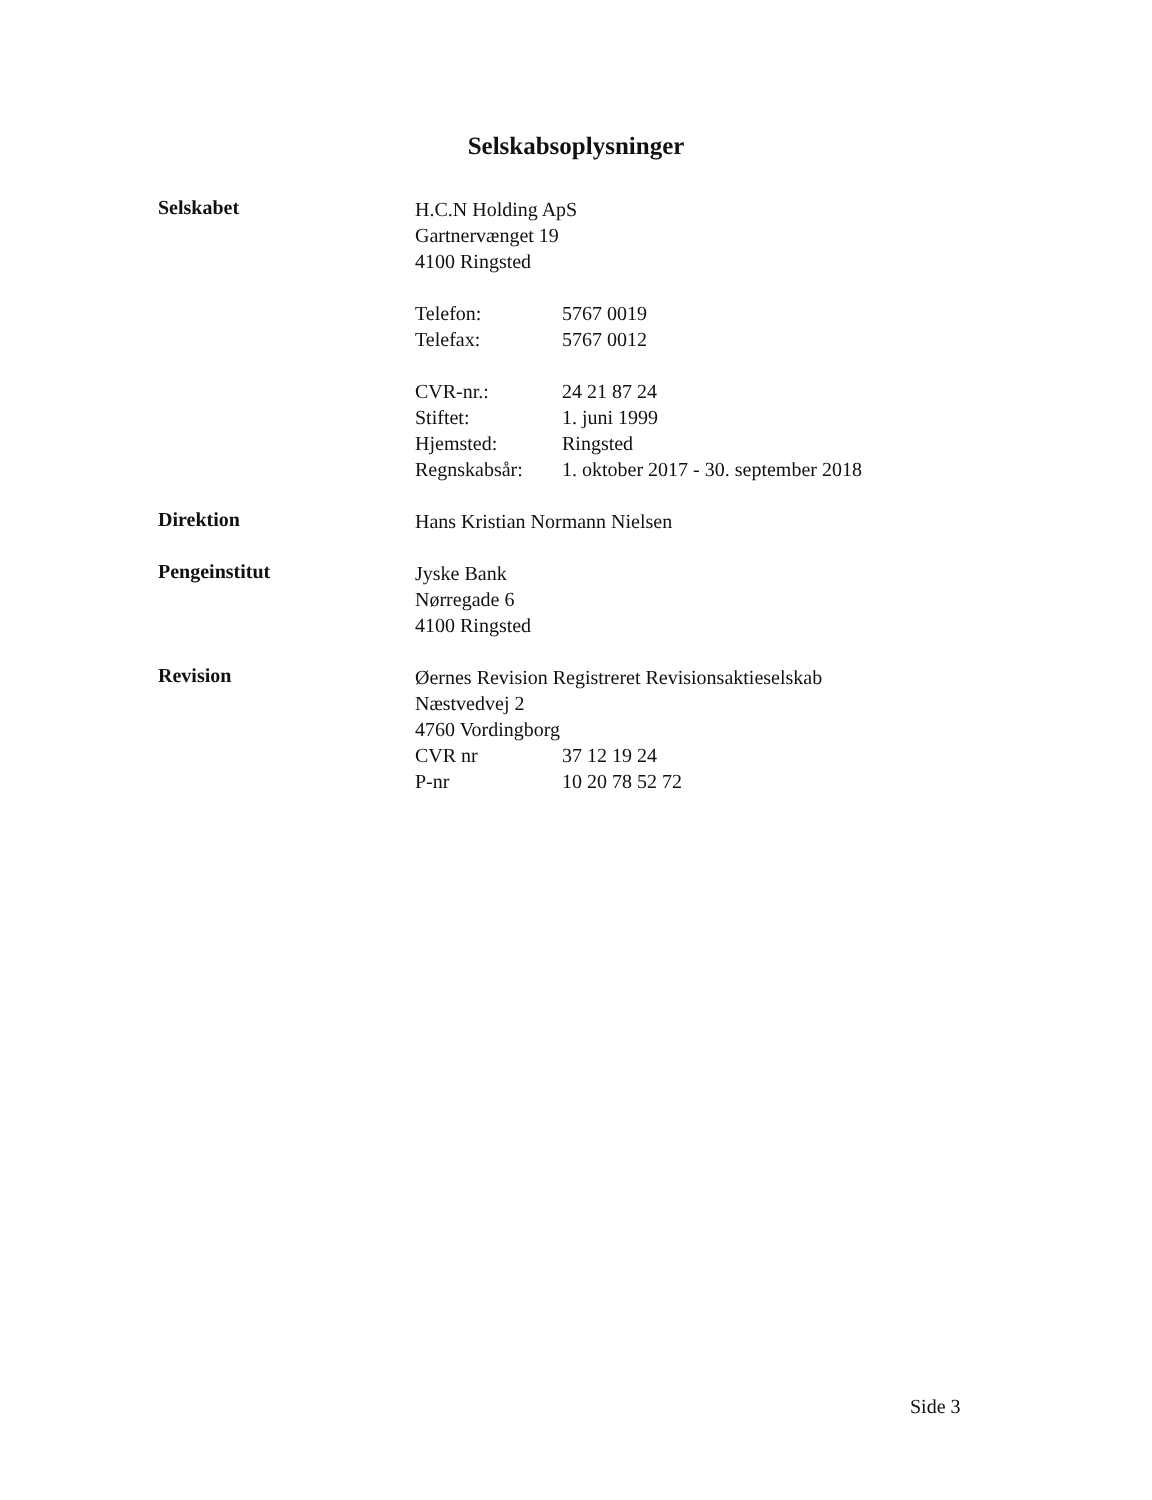Selskabsoplysninger
Selskabet
H.C.N Holding ApS
Gartnervænget 19
4100 Ringsted
Telefon: 5767 0019
Telefax: 5767 0012
CVR-nr.: 24 21 87 24
Stiftet: 1. juni 1999
Hjemsted: Ringsted
Regnskabsår: 1. oktober 2017 - 30. september 2018
Direktion
Hans Kristian Normann Nielsen
Pengeinstitut
Jyske Bank
Nørregade 6
4100 Ringsted
Revision
Øernes Revision Registreret Revisionsaktieselskab
Næstvedvej 2
4760 Vordingborg
CVR nr 37 12 19 24
P-nr 10 20 78 52 72
Side 3